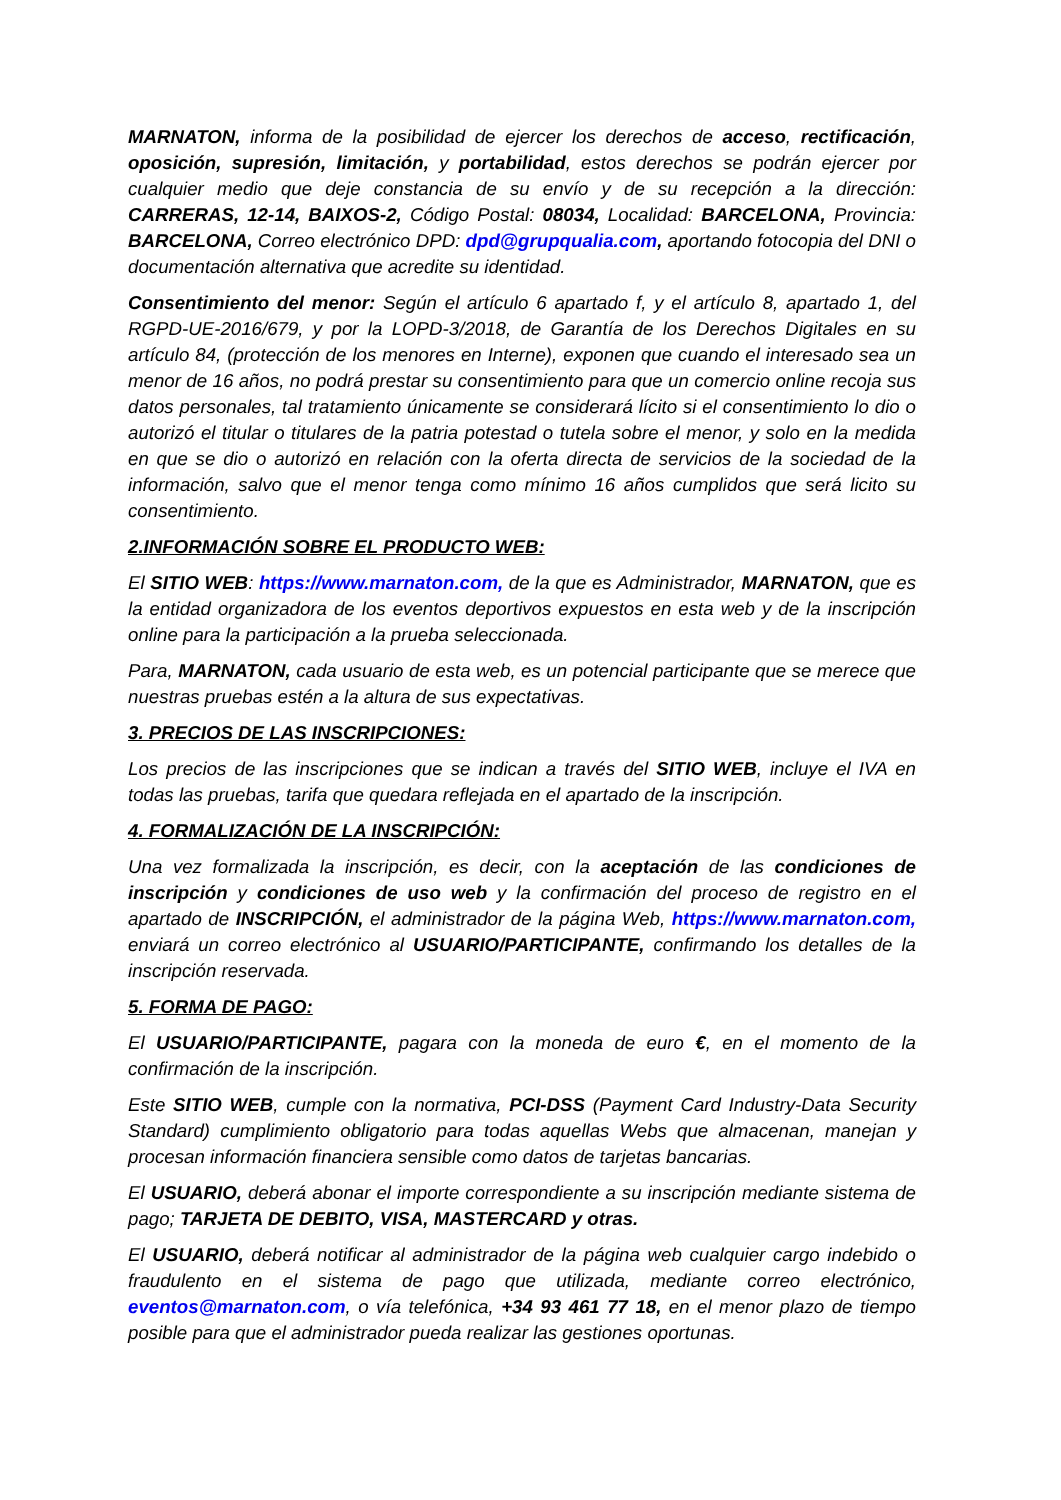MARNATON, informa de la posibilidad de ejercer los derechos de acceso, rectificación, oposición, supresión, limitación, y portabilidad, estos derechos se podrán ejercer por cualquier medio que deje constancia de su envío y de su recepción a la dirección: CARRERAS, 12-14, BAIXOS-2, Código Postal: 08034, Localidad: BARCELONA, Provincia: BARCELONA, Correo electrónico DPD: dpd@grupqualia.com, aportando fotocopia del DNI o documentación alternativa que acredite su identidad.
Consentimiento del menor: Según el artículo 6 apartado f, y el artículo 8, apartado 1, del RGPD-UE-2016/679, y por la LOPD-3/2018, de Garantía de los Derechos Digitales en su artículo 84, (protección de los menores en Interne), exponen que cuando el interesado sea un menor de 16 años, no podrá prestar su consentimiento para que un comercio online recoja sus datos personales, tal tratamiento únicamente se considerará lícito si el consentimiento lo dio o autorizó el titular o titulares de la patria potestad o tutela sobre el menor, y solo en la medida en que se dio o autorizó en relación con la oferta directa de servicios de la sociedad de la información, salvo que el menor tenga como mínimo 16 años cumplidos que será licito su consentimiento.
2.INFORMACIÓN SOBRE EL PRODUCTO WEB:
El SITIO WEB: https://www.marnaton.com, de la que es Administrador, MARNATON, que es la entidad organizadora de los eventos deportivos expuestos en esta web y de la inscripción online para la participación a la prueba seleccionada.
Para, MARNATON, cada usuario de esta web, es un potencial participante que se merece que nuestras pruebas estén a la altura de sus expectativas.
3. PRECIOS DE LAS INSCRIPCIONES:
Los precios de las inscripciones que se indican a través del SITIO WEB, incluye el IVA en todas las pruebas, tarifa que quedara reflejada en el apartado de la inscripción.
4. FORMALIZACIÓN DE LA INSCRIPCIÓN:
Una vez formalizada la inscripción, es decir, con la aceptación de las condiciones de inscripción y condiciones de uso web y la confirmación del proceso de registro en el apartado de INSCRIPCIÓN, el administrador de la página Web, https://www.marnaton.com, enviará un correo electrónico al USUARIO/PARTICIPANTE, confirmando los detalles de la inscripción reservada.
5. FORMA DE PAGO:
El USUARIO/PARTICIPANTE, pagara con la moneda de euro €, en el momento de la confirmación de la inscripción.
Este SITIO WEB, cumple con la normativa, PCI-DSS (Payment Card Industry-Data Security Standard) cumplimiento obligatorio para todas aquellas Webs que almacenan, manejan y procesan información financiera sensible como datos de tarjetas bancarias.
El USUARIO, deberá abonar el importe correspondiente a su inscripción mediante sistema de pago; TARJETA DE DEBITO, VISA, MASTERCARD y otras.
El USUARIO, deberá notificar al administrador de la página web cualquier cargo indebido o fraudulento en el sistema de pago que utilizada, mediante correo electrónico, eventos@marnaton.com, o vía telefónica, +34 93 461 77 18, en el menor plazo de tiempo posible para que el administrador pueda realizar las gestiones oportunas.